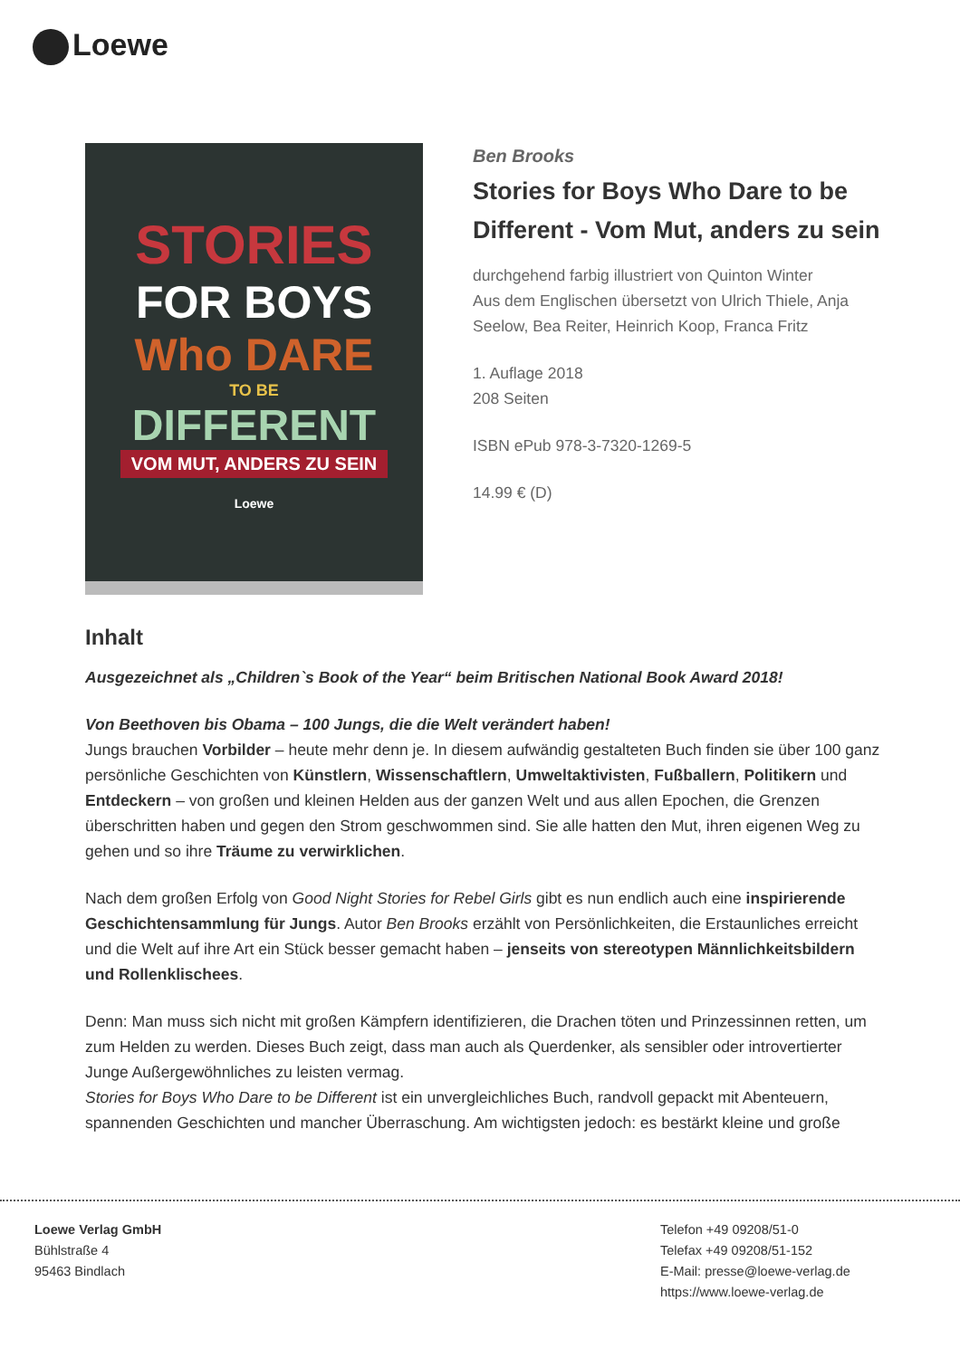Loewe
STORIES
FOR BOYS
Who DARE
TO BE
DIFFERENT
VOM MUT, ANDERS ZU SEIN
Loewe
Ben Brooks
Stories for Boys Who Dare to be Different - Vom Mut, anders zu sein
durchgehend farbig illustriert von Quinton Winter
Aus dem Englischen übersetzt von Ulrich Thiele, Anja Seelow, Bea Reiter, Heinrich Koop, Franca Fritz
1. Auflage 2018
208 Seiten
ISBN ePub 978-3-7320-1269-5
14.99 € (D)
Inhalt
Ausgezeichnet als „Children`s Book of the Year“ beim Britischen National Book Award 2018!
Von Beethoven bis Obama – 100 Jungs, die die Welt verändert haben!
Jungs brauchen Vorbilder – heute mehr denn je. In diesem aufwändig gestalteten Buch finden sie über 100 ganz persönliche Geschichten von Künstlern, Wissenschaftlern, Umweltaktivisten, Fußballern, Politikern und Entdeckern – von großen und kleinen Helden aus der ganzen Welt und aus allen Epochen, die Grenzen überschritten haben und gegen den Strom geschwommen sind. Sie alle hatten den Mut, ihren eigenen Weg zu gehen und so ihre Träume zu verwirklichen.
Nach dem großen Erfolg von Good Night Stories for Rebel Girls gibt es nun endlich auch eine inspirierende Geschichtensammlung für Jungs. Autor Ben Brooks erzählt von Persönlichkeiten, die Erstaunliches erreicht und die Welt auf ihre Art ein Stück besser gemacht haben – jenseits von stereotypen Männlichkeitsbildern und Rollenklischees.
Denn: Man muss sich nicht mit großen Kämpfern identifizieren, die Drachen töten und Prinzessinnen retten, um zum Helden zu werden. Dieses Buch zeigt, dass man auch als Querdenker, als sensibler oder introvertierter Junge Außergewöhnliches zu leisten vermag.
Stories for Boys Who Dare to be Different ist ein unvergleichliches Buch, randvoll gepackt mit Abenteuern, spannenden Geschichten und mancher Überraschung. Am wichtigsten jedoch: es bestärkt kleine und große
Loewe Verlag GmbH
Bühlstraße 4
95463 Bindlach
Telefon +49 09208/51-0
Telefax +49 09208/51-152
E-Mail: presse@loewe-verlag.de
https://www.loewe-verlag.de